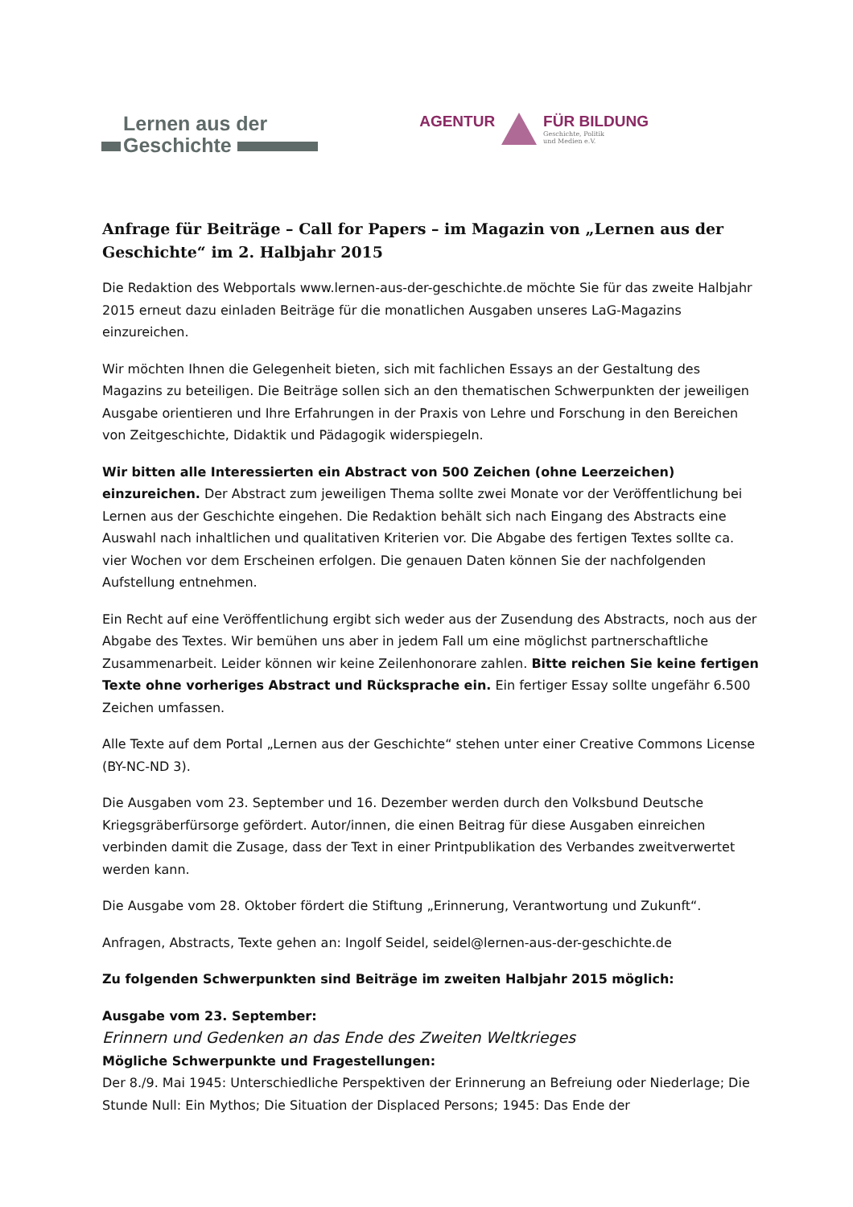Lernen aus der
Geschichte
AGENTUR FÜR BILDUNG
Geschichte, Politik
und Medien e.V.
Anfrage für Beiträge – Call for Papers – im Magazin von „Lernen aus der Geschichte“ im 2. Halbjahr 2015
Die Redaktion des Webportals www.lernen-aus-der-geschichte.de möchte Sie für das zweite Halbjahr 2015 erneut dazu einladen Beiträge für die monatlichen Ausgaben unseres LaG-Magazins einzureichen.
Wir möchten Ihnen die Gelegenheit bieten, sich mit fachlichen Essays an der Gestaltung des Magazins zu beteiligen. Die Beiträge sollen sich an den thematischen Schwerpunkten der jeweiligen Ausgabe orientieren und Ihre Erfahrungen in der Praxis von Lehre und Forschung in den Bereichen von Zeitgeschichte, Didaktik und Pädagogik widerspiegeln.
Wir bitten alle Interessierten ein Abstract von 500 Zeichen (ohne Leerzeichen) einzureichen. Der Abstract zum jeweiligen Thema sollte zwei Monate vor der Veröffentlichung bei Lernen aus der Geschichte eingehen. Die Redaktion behält sich nach Eingang des Abstracts eine Auswahl nach inhaltlichen und qualitativen Kriterien vor. Die Abgabe des fertigen Textes sollte ca. vier Wochen vor dem Erscheinen erfolgen. Die genauen Daten können Sie der nachfolgenden Aufstellung entnehmen.
Ein Recht auf eine Veröffentlichung ergibt sich weder aus der Zusendung des Abstracts, noch aus der Abgabe des Textes. Wir bemühen uns aber in jedem Fall um eine möglichst partnerschaftliche Zusammenarbeit. Leider können wir keine Zeilenhonorare zahlen. Bitte reichen Sie keine fertigen Texte ohne vorheriges Abstract und Rücksprache ein. Ein fertiger Essay sollte ungefähr 6.500 Zeichen umfassen.
Alle Texte auf dem Portal „Lernen aus der Geschichte“ stehen unter einer Creative Commons License (BY-NC-ND 3).
Die Ausgaben vom 23. September und 16. Dezember werden durch den Volksbund Deutsche Kriegsgräberfürsorge gefördert. Autor/innen, die einen Beitrag für diese Ausgaben einreichen verbinden damit die Zusage, dass der Text in einer Printpublikation des Verbandes zweitverwertet werden kann.
Die Ausgabe vom 28. Oktober fördert die Stiftung „Erinnerung, Verantwortung und Zukunft“.
Anfragen, Abstracts, Texte gehen an: Ingolf Seidel, seidel@lernen-aus-der-geschichte.de
Zu folgenden Schwerpunkten sind Beiträge im zweiten Halbjahr 2015 möglich:
Ausgabe vom 23. September:
Erinnern und Gedenken an das Ende des Zweiten Weltkrieges
Mögliche Schwerpunkte und Fragestellungen:
Der 8./9. Mai 1945: Unterschiedliche Perspektiven der Erinnerung an Befreiung oder Niederlage; Die Stunde Null: Ein Mythos; Die Situation der Displaced Persons; 1945: Das Ende der